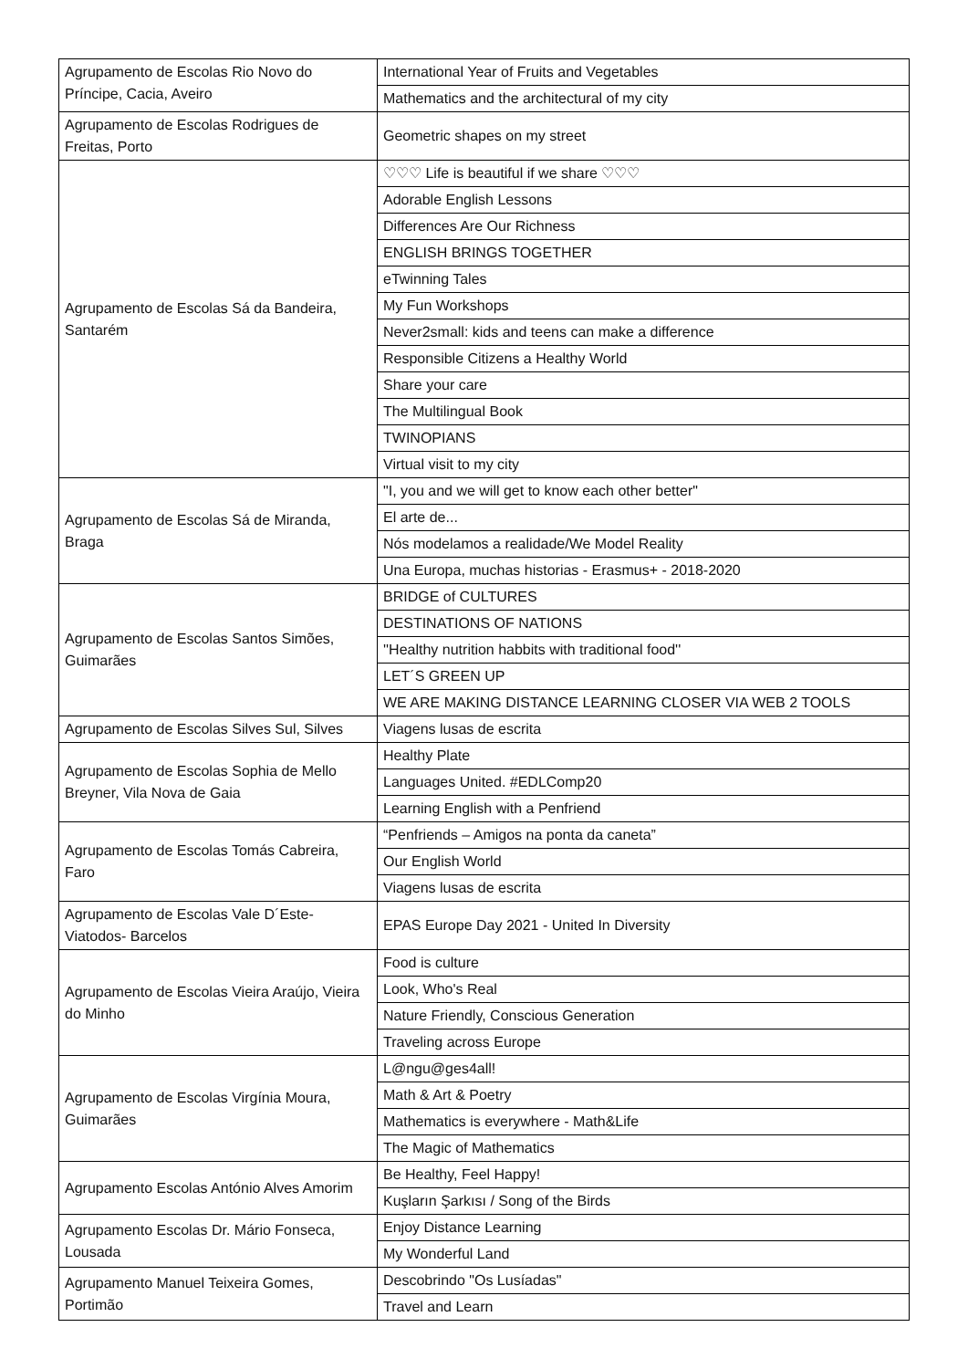| Agrupamento de Escolas Rio Novo do Príncipe, Cacia, Aveiro | International Year of Fruits and Vegetables |
| | Mathematics and the architectural of my city |
| Agrupamento de Escolas Rodrigues de Freitas, Porto | Geometric shapes on my street |
| Agrupamento de Escolas Sá da Bandeira, Santarém | ♡♡♡ Life is beautiful if we share ♡♡♡ |
| | Adorable English Lessons |
| | Differences Are Our Richness |
| | ENGLISH BRINGS TOGETHER |
| | eTwinning Tales |
| | My Fun Workshops |
| | Never2small: kids and teens can make a difference |
| | Responsible Citizens a Healthy World |
| | Share your care |
| | The Multilingual Book |
| | TWINOPIANS |
| | Virtual visit to my city |
| Agrupamento de Escolas Sá de Miranda, Braga | "I, you and we will get to know each other better" |
| | El arte de... |
| | Nós modelamos a realidade/We Model Reality |
| | Una Europa, muchas historias - Erasmus+ - 2018-2020 |
| Agrupamento de Escolas Santos Simões, Guimarães | BRIDGE of CULTURES |
| | DESTINATIONS OF NATIONS |
| | ''Healthy nutrition habbits with traditional food'' |
| | LET´S GREEN UP |
| | WE ARE MAKING DISTANCE LEARNING CLOSER VIA WEB 2 TOOLS |
| Agrupamento de Escolas Silves Sul, Silves | Viagens lusas de escrita |
| Agrupamento de Escolas Sophia de Mello Breyner, Vila Nova de Gaia | Healthy Plate |
| | Languages United. #EDLComp20 |
| | Learning English with a Penfriend |
| Agrupamento de Escolas Tomás Cabreira, Faro | “Penfriends – Amigos na ponta da caneta” |
| | Our English World |
| | Viagens lusas de escrita |
| Agrupamento de Escolas Vale D´Este-Viatodos- Barcelos | EPAS Europe Day 2021 - United In Diversity |
| Agrupamento de Escolas Vieira Araújo, Vieira do Minho | Food is culture |
| | Look, Who's Real |
| | Nature Friendly, Conscious Generation |
| | Traveling across Europe |
| Agrupamento de Escolas Virgínia Moura, Guimarães | L@ngu@ges4all! |
| | Math & Art & Poetry |
| | Mathematics is everywhere - Math&Life |
| | The Magic of Mathematics |
| Agrupamento Escolas António Alves Amorim | Be Healthy, Feel Happy! |
| | Kuşların Şarkısı / Song of the Birds |
| Agrupamento Escolas Dr. Mário Fonseca, Lousada | Enjoy Distance Learning |
| | My Wonderful Land |
| Agrupamento Manuel Teixeira Gomes, Portimão | Descobrindo "Os Lusíadas" |
| | Travel and Learn |